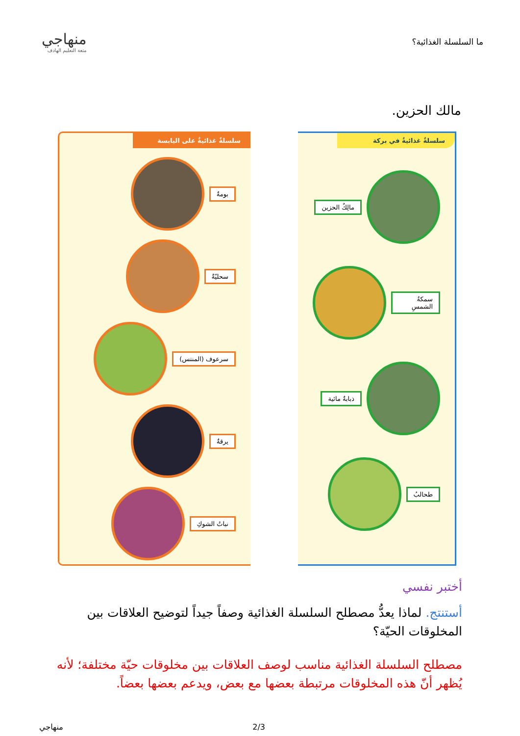ما السلسلة الغذائية؟
منهاجي
متعة التعليم الهادف
مالك الحزين.
سلسلةٌ غذائيةٌ في بركة
مالِكٌ الحزين
سمكةُ الشمسِ
ذبابةٌ مائية
طحالبُ
سلسلةٌ غذائيةٌ على اليابسة
بومةٌ
سحليّةٌ
سرعوف (المنتس)
يرقةٌ
نباتُ الشوكِ
أختبر نفسي
أستنتج. لماذا يعدُّ مصطلح السلسلة الغذائية وصفاً جيداً لتوضيح العلاقات بين المخلوقات الحيّة؟
مصطلح السلسلة الغذائية مناسب لوصف العلاقات بين مخلوقات حيّة مختلفة؛ لأنه يُظهر أنّ هذه المخلوقات مرتبطة بعضها مع بعض، ويدعم بعضها بعضاً.
2/3 منهاجي